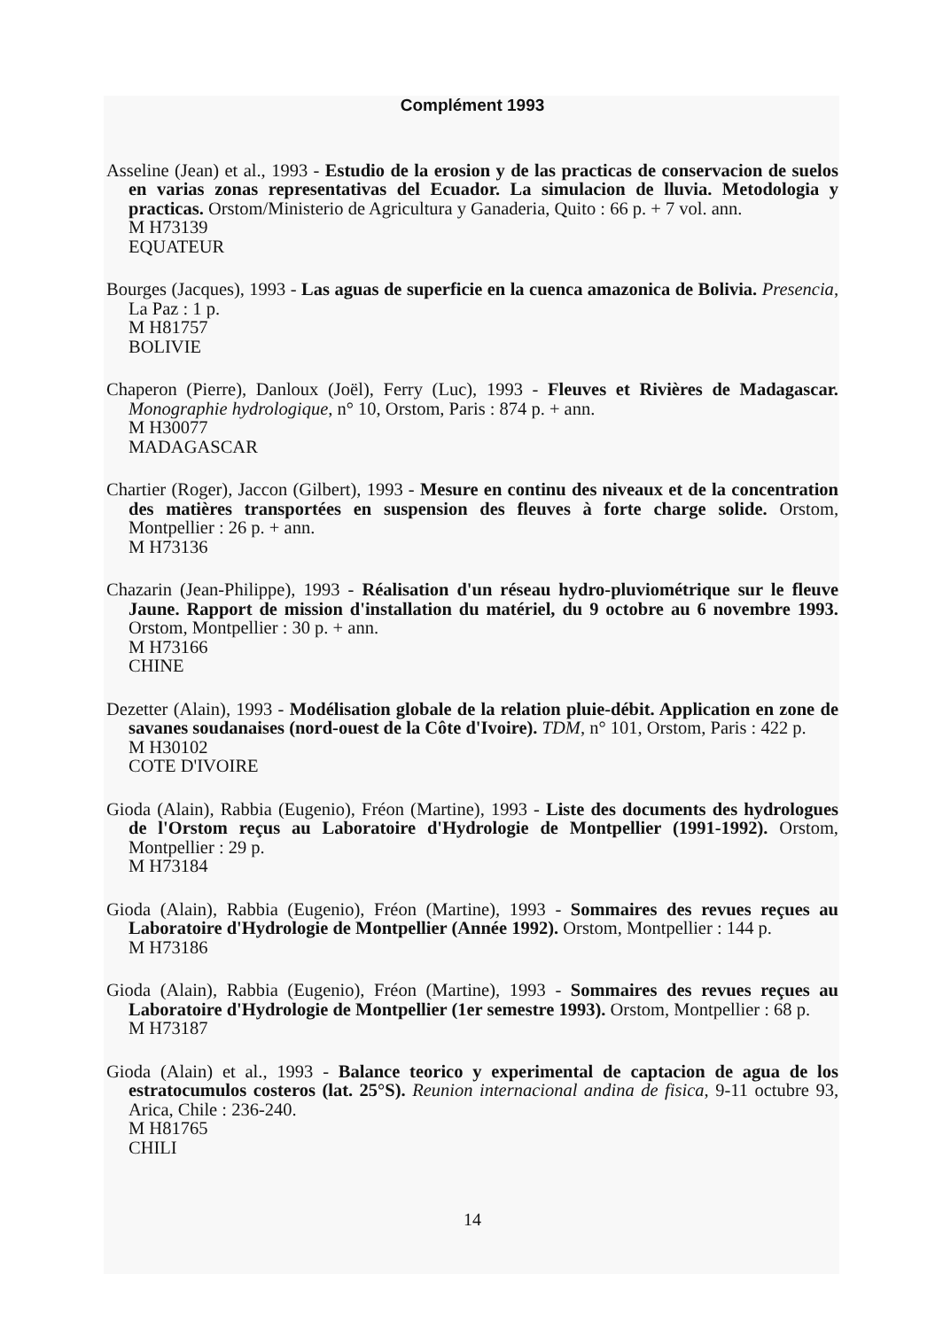Complément 1993
Asseline (Jean) et al., 1993 - Estudio de la erosion y de las practicas de conservacion de suelos en varias zonas representativas del Ecuador. La simulacion de lluvia. Metodologia y practicas. Orstom/Ministerio de Agricultura y Ganaderia, Quito : 66 p. + 7 vol. ann.
M H73139
EQUATEUR
Bourges (Jacques), 1993 - Las aguas de superficie en la cuenca amazonica de Bolivia. Presencia, La Paz : 1 p.
M H81757
BOLIVIE
Chaperon (Pierre), Danloux (Joël), Ferry (Luc), 1993 - Fleuves et Rivières de Madagascar. Monographie hydrologique, n° 10, Orstom, Paris : 874 p. + ann.
M H30077
MADAGASCAR
Chartier (Roger), Jaccon (Gilbert), 1993 - Mesure en continu des niveaux et de la concentration des matières transportées en suspension des fleuves à forte charge solide. Orstom, Montpellier : 26 p. + ann.
M H73136
Chazarin (Jean-Philippe), 1993 - Réalisation d'un réseau hydro-pluviométrique sur le fleuve Jaune. Rapport de mission d'installation du matériel, du 9 octobre au 6 novembre 1993. Orstom, Montpellier : 30 p. + ann.
M H73166
CHINE
Dezetter (Alain), 1993 - Modélisation globale de la relation pluie-débit. Application en zone de savanes soudanaises (nord-ouest de la Côte d'Ivoire). TDM, n° 101, Orstom, Paris : 422 p.
M H30102
COTE D'IVOIRE
Gioda (Alain), Rabbia (Eugenio), Fréon (Martine), 1993 - Liste des documents des hydrologues de l'Orstom reçus au Laboratoire d'Hydrologie de Montpellier (1991-1992). Orstom, Montpellier : 29 p.
M H73184
Gioda (Alain), Rabbia (Eugenio), Fréon (Martine), 1993 - Sommaires des revues reçues au Laboratoire d'Hydrologie de Montpellier (Année 1992). Orstom, Montpellier : 144 p.
M H73186
Gioda (Alain), Rabbia (Eugenio), Fréon (Martine), 1993 - Sommaires des revues reçues au Laboratoire d'Hydrologie de Montpellier (1er semestre 1993). Orstom, Montpellier : 68 p.
M H73187
Gioda (Alain) et al., 1993 - Balance teorico y experimental de captacion de agua de los estratocumulos costeros (lat. 25°S). Reunion internacional andina de fisica, 9-11 octubre 93, Arica, Chile : 236-240.
M H81765
CHILI
14